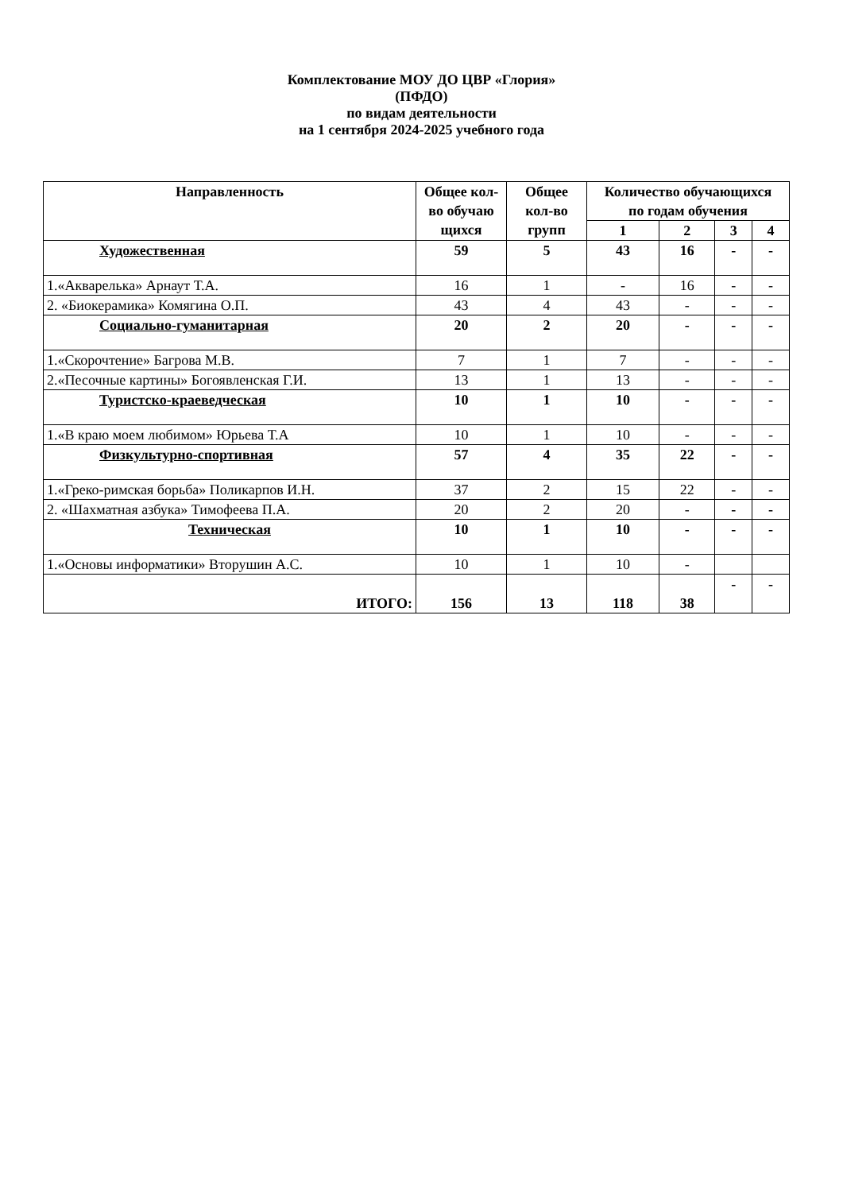Комплектование МОУ ДО ЦВР «Глория»
(ПФДО)
по видам деятельности
на 1 сентября 2024-2025 учебного года
| Направленность | Общее кол-во обучаю щихся | Общее кол-во групп | Количество обучающихся по годам обучения | | | |
| --- | --- | --- | --- | --- | --- | --- |
| | | | 1 | 2 | 3 | 4 |
| Художественная | 59 | 5 | 43 | 16 | - | - |
| 1.«Акварелька» Арнаут Т.А. | 16 | 1 | - | 16 | - | - |
| 2. «Биокерамика» Комягина О.П. | 43 | 4 | 43 | - | - | - |
| Социально-гуманитарная | 20 | 2 | 20 | - | - | - |
| 1.«Скорочтение» Багрова М.В. | 7 | 1 | 7 | - | - | - |
| 2.«Песочные картины» Богоявленская Г.И. | 13 | 1 | 13 | - | - | - |
| Туристско-краеведческая | 10 | 1 | 10 | - | - | - |
| 1.«В краю моем любимом» Юрьева Т.А | 10 | 1 | 10 | - | - | - |
| Физкультурно-спортивная | 57 | 4 | 35 | 22 | - | - |
| 1.«Греко-римская борьба» Поликарпов И.Н. | 37 | 2 | 15 | 22 | - | - |
| 2. «Шахматная азбука» Тимофеева П.А. | 20 | 2 | 20 | - | - | - |
| Техническая | 10 | 1 | 10 | - | - | - |
| 1.«Основы информатики» Вторушин А.С. | 10 | 1 | 10 | - | | |
| ИТОГО: | 156 | 13 | 118 | 38 | - | - |